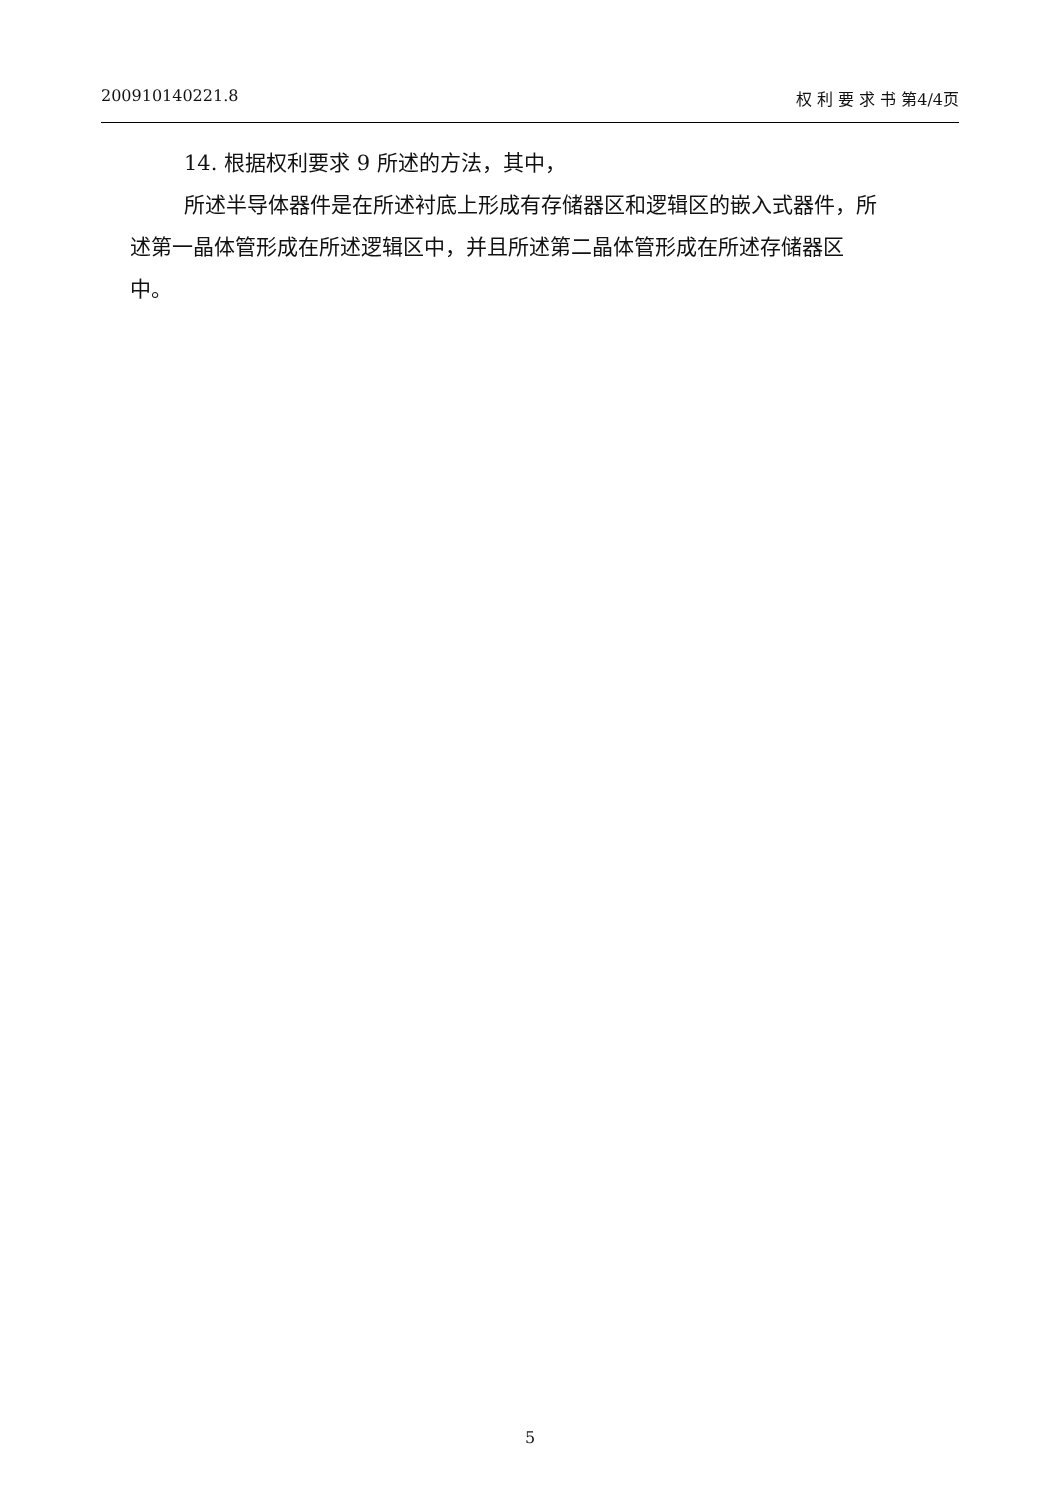200910140221.8 权 利 要 求 书 第4/4页
14. 根据权利要求 9 所述的方法，其中，
所述半导体器件是在所述衬底上形成有存储器区和逻辑区的嵌入式器件，所述第一晶体管形成在所述逻辑区中，并且所述第二晶体管形成在所述存储器区中。
5